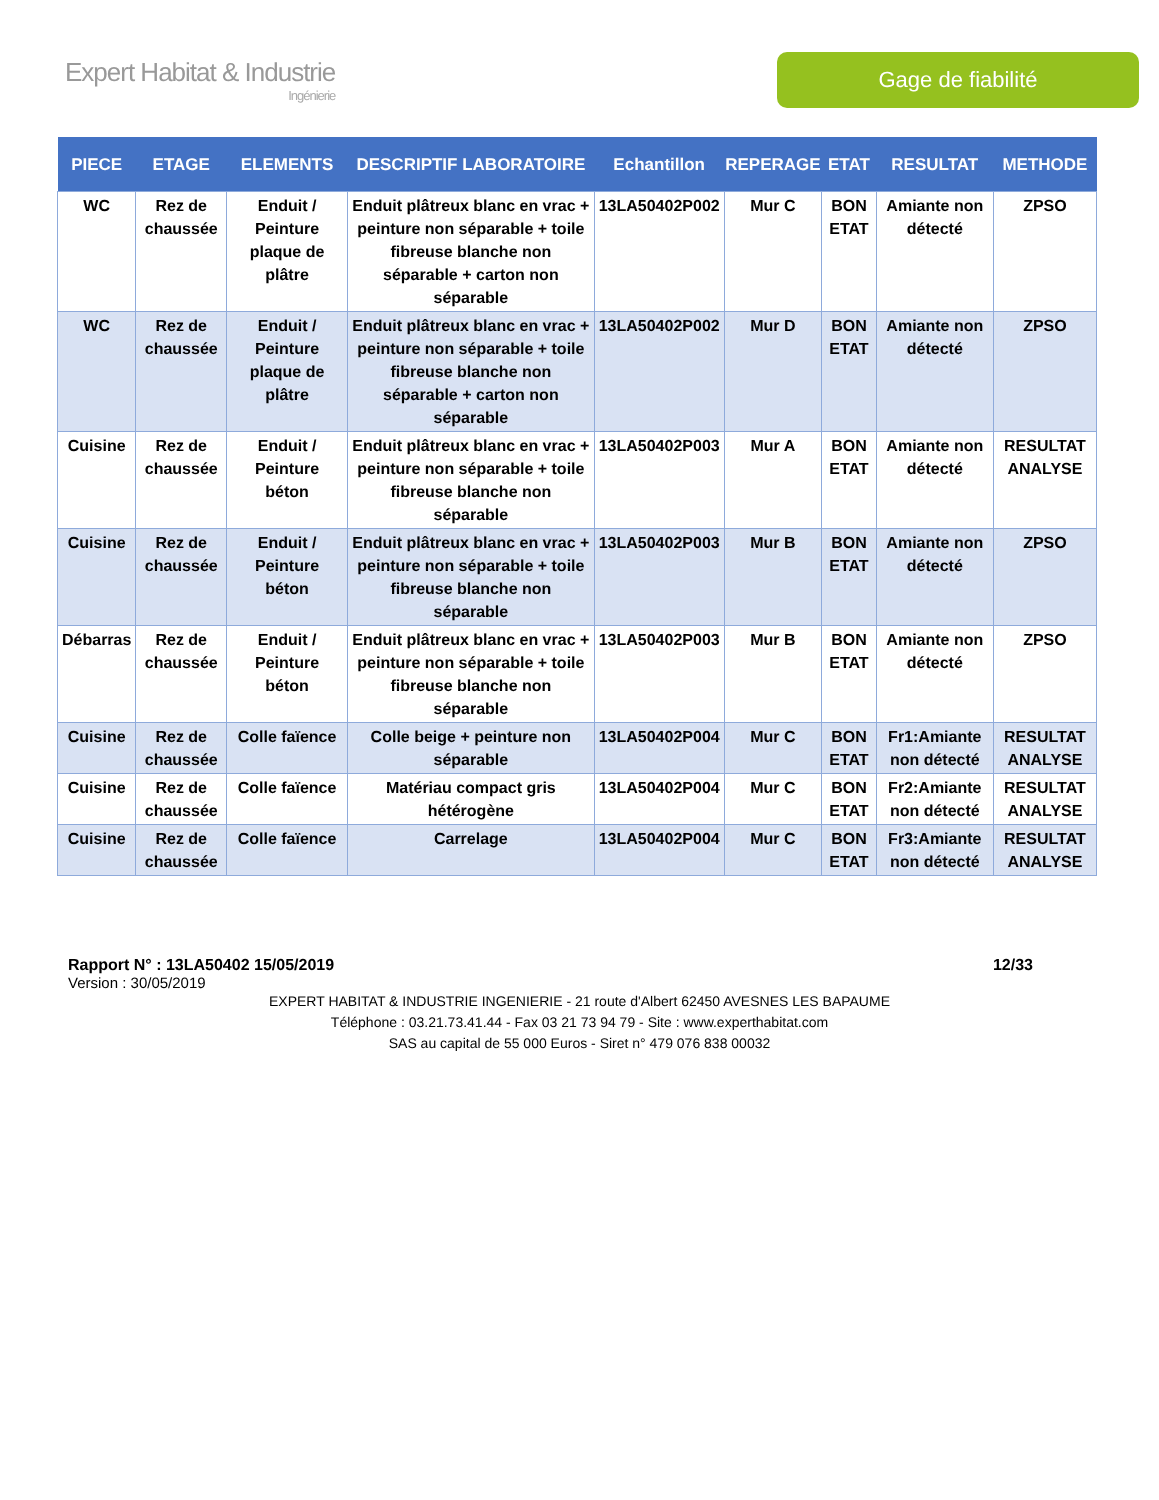Expert Habitat & Industrie
Ingénierie
Gage de fiabilité
| PIECE | ETAGE | ELEMENTS | DESCRIPTIF LABORATOIRE | Echantillon | REPERAGE | ETAT | RESULTAT | METHODE |
| --- | --- | --- | --- | --- | --- | --- | --- | --- |
| WC | Rez de chaussée | Enduit / Peinture plaque de plâtre | Enduit plâtreux blanc en vrac + peinture non séparable + toile fibreuse blanche non séparable + carton non séparable | 13LA50402P002 | Mur C | BON ETAT | Amiante non détecté | ZPSO |
| WC | Rez de chaussée | Enduit / Peinture plaque de plâtre | Enduit plâtreux blanc en vrac + peinture non séparable + toile fibreuse blanche non séparable + carton non séparable | 13LA50402P002 | Mur D | BON ETAT | Amiante non détecté | ZPSO |
| Cuisine | Rez de chaussée | Enduit / Peinture béton | Enduit plâtreux blanc en vrac + peinture non séparable + toile fibreuse blanche non séparable | 13LA50402P003 | Mur A | BON ETAT | Amiante non détecté | RESULTAT ANALYSE |
| Cuisine | Rez de chaussée | Enduit / Peinture béton | Enduit plâtreux blanc en vrac + peinture non séparable + toile fibreuse blanche non séparable | 13LA50402P003 | Mur B | BON ETAT | Amiante non détecté | ZPSO |
| Débarras | Rez de chaussée | Enduit / Peinture béton | Enduit plâtreux blanc en vrac + peinture non séparable + toile fibreuse blanche non séparable | 13LA50402P003 | Mur B | BON ETAT | Amiante non détecté | ZPSO |
| Cuisine | Rez de chaussée | Colle faïence | Colle beige + peinture non séparable | 13LA50402P004 | Mur C | BON ETAT | Fr1:Amiante non détecté | RESULTAT ANALYSE |
| Cuisine | Rez de chaussée | Colle faïence | Matériau compact gris hétérogène | 13LA50402P004 | Mur C | BON ETAT | Fr2:Amiante non détecté | RESULTAT ANALYSE |
| Cuisine | Rez de chaussée | Colle faïence | Carrelage | 13LA50402P004 | Mur C | BON ETAT | Fr3:Amiante non détecté | RESULTAT ANALYSE |
Rapport N° : 13LA50402 15/05/2019 12/33
Version : 30/05/2019
EXPERT HABITAT & INDUSTRIE INGENIERIE - 21 route d'Albert 62450 AVESNES LES BAPAUME
Téléphone : 03.21.73.41.44 - Fax 03 21 73 94 79 - Site : www.experthabitat.com
SAS au capital de 55 000 Euros - Siret n° 479 076 838 00032